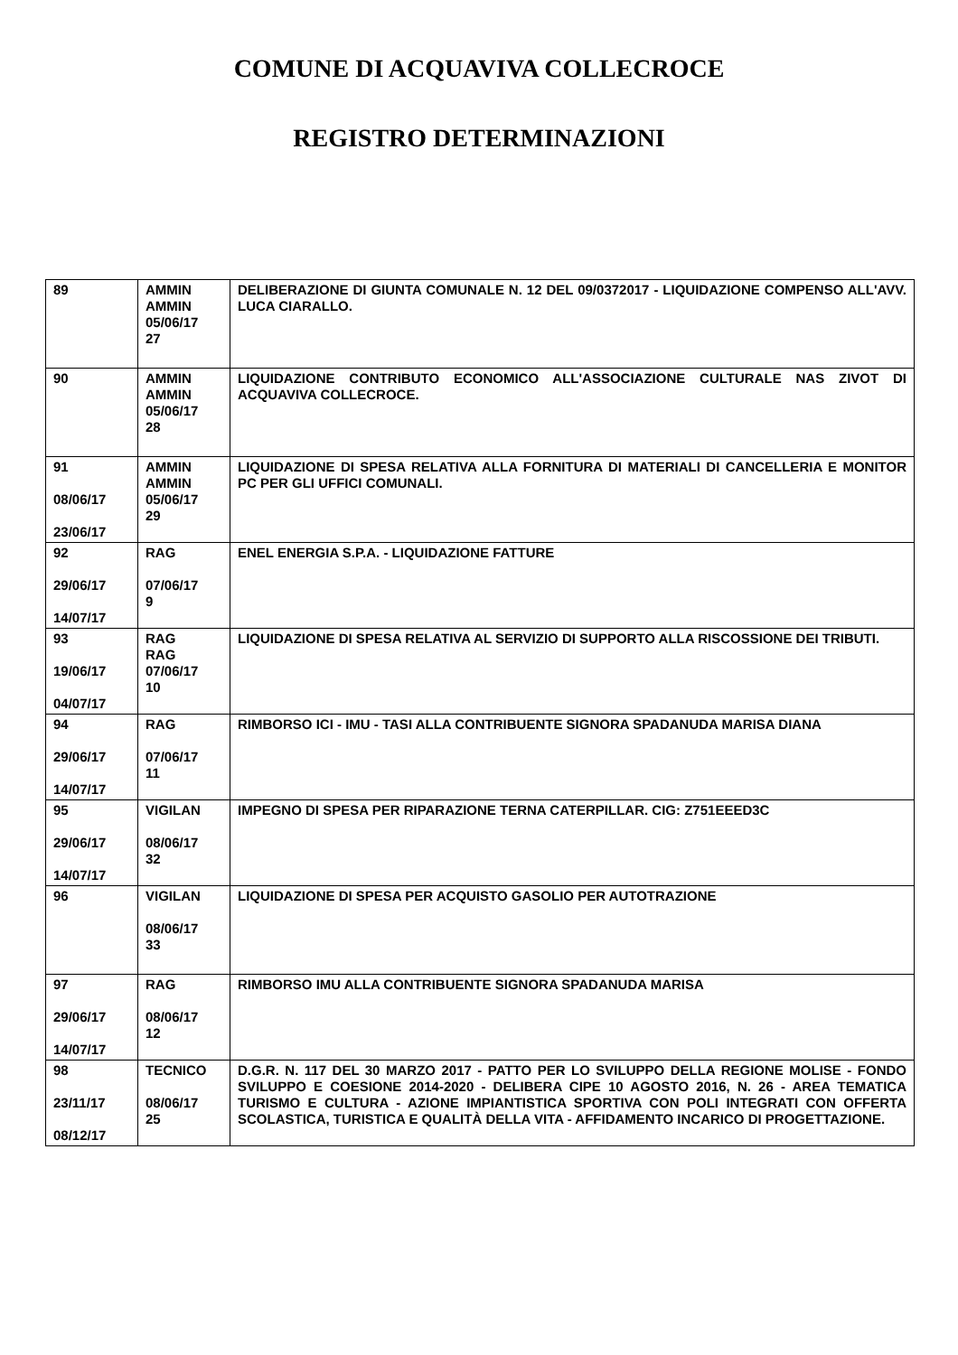COMUNE DI ACQUAVIVA COLLECROCE
REGISTRO DETERMINAZIONI
| 89 | AMMIN AMMIN 05/06/17 27 | DELIBERAZIONE DI GIUNTA COMUNALE N. 12 DEL 09/0372017 - LIQUIDAZIONE COMPENSO ALL'AVV. LUCA CIARALLO. |
| 90 | AMMIN AMMIN 05/06/17 28 | LIQUIDAZIONE CONTRIBUTO ECONOMICO ALL'ASSOCIAZIONE CULTURALE NAS ZIVOT DI ACQUAVIVA COLLECROCE. |
| 91 08/06/17 23/06/17 | AMMIN AMMIN 05/06/17 29 | LIQUIDAZIONE DI SPESA RELATIVA ALLA FORNITURA DI MATERIALI DI CANCELLERIA E MONITOR PC PER GLI UFFICI COMUNALI. |
| 92 29/06/17 14/07/17 | RAG 07/06/17 9 | ENEL ENERGIA S.P.A. - LIQUIDAZIONE FATTURE |
| 93 19/06/17 04/07/17 | RAG RAG 07/06/17 10 | LIQUIDAZIONE DI SPESA RELATIVA AL SERVIZIO DI SUPPORTO ALLA RISCOSSIONE DEI TRIBUTI. |
| 94 29/06/17 14/07/17 | RAG 07/06/17 11 | RIMBORSO ICI - IMU - TASI ALLA CONTRIBUENTE SIGNORA SPADANUDA MARISA DIANA |
| 95 29/06/17 14/07/17 | VIGILAN 08/06/17 32 | IMPEGNO DI SPESA PER RIPARAZIONE TERNA CATERPILLAR. CIG: Z751EEED3C |
| 96 | VIGILAN 08/06/17 33 | LIQUIDAZIONE DI SPESA PER ACQUISTO GASOLIO PER AUTOTRAZIONE |
| 97 29/06/17 14/07/17 | RAG 08/06/17 12 | RIMBORSO IMU ALLA CONTRIBUENTE SIGNORA SPADANUDA MARISA |
| 98 23/11/17 08/12/17 | TECNICO 08/06/17 25 | D.G.R. N. 117 DEL 30 MARZO 2017 - PATTO PER LO SVILUPPO DELLA REGIONE MOLISE - FONDO SVILUPPO E COESIONE 2014-2020 - DELIBERA CIPE 10 AGOSTO 2016, N. 26 - AREA TEMATICA TURISMO E CULTURA - AZIONE IMPIANTISTICA SPORTIVA CON POLI INTEGRATI CON OFFERTA SCOLASTICA, TURISTICA E QUALITÀ DELLA VITA - AFFIDAMENTO INCARICO DI PROGETTAZIONE. |